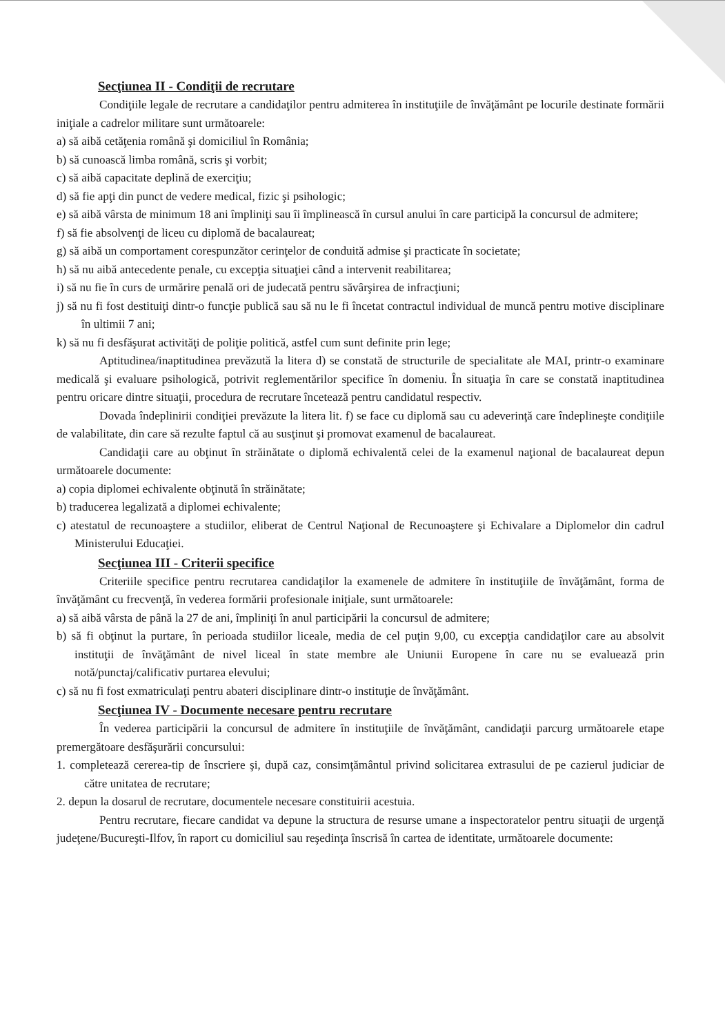Secţiunea II - Condiţii de recrutare
Condiţiile legale de recrutare a candidaţilor pentru admiterea în instituţiile de învăţământ pe locurile destinate formării iniţiale a cadrelor militare sunt următoarele:
a) să aibă cetăţenia română şi domiciliul în România;
b) să cunoască limba română, scris şi vorbit;
c) să aibă capacitate deplină de exerciţiu;
d) să fie apţi din punct de vedere medical, fizic şi psihologic;
e) să aibă vârsta de minimum 18 ani împliniţi sau îi împlinească în cursul anului în care participă la concursul de admitere;
f) să fie absolvenţi de liceu cu diplomă de bacalaureat;
g) să aibă un comportament corespunzător cerinţelor de conduită admise şi practicate în societate;
h) să nu aibă antecedente penale, cu excepţia situaţiei când a intervenit reabilitarea;
i) să nu fie în curs de urmărire penală ori de judecată pentru săvârşirea de infracţiuni;
j) să nu fi fost destituiţi dintr-o funcţie publică sau să nu le fi încetat contractul individual de muncă pentru motive disciplinare în ultimii 7 ani;
k) să nu fi desfăşurat activităţi de poliţie politică, astfel cum sunt definite prin lege;
Aptitudinea/inaptitudinea prevăzută la litera d) se constată de structurile de specialitate ale MAI, printr-o examinare medicală şi evaluare psihologică, potrivit reglementărilor specifice în domeniu. În situaţia în care se constată inaptitudinea pentru oricare dintre situaţii, procedura de recrutare încetează pentru candidatul respectiv.
Dovada îndeplinirii condiţiei prevăzute la litera lit. f) se face cu diplomă sau cu adeverinţă care îndeplineşte condiţiile de valabilitate, din care să rezulte faptul că au susţinut şi promovat examenul de bacalaureat.
Candidaţii care au obţinut în străinătate o diplomă echivalentă celei de la examenul naţional de bacalaureat depun următoarele documente:
a) copia diplomei echivalente obţinută în străinătate;
b) traducerea legalizată a diplomei echivalente;
c) atestatul de recunoaştere a studiilor, eliberat de Centrul Naţional de Recunoaştere şi Echivalare a Diplomelor din cadrul Ministerului Educaţiei.
Secţiunea III - Criterii specifice
Criteriile specifice pentru recrutarea candidaţilor la examenele de admitere în instituţiile de învăţământ, forma de învăţământ cu frecvenţă, în vederea formării profesionale iniţiale, sunt următoarele:
a) să aibă vârsta de până la 27 de ani, împliniţi în anul participării la concursul de admitere;
b) să fi obţinut la purtare, în perioada studiilor liceale, media de cel puţin 9,00, cu excepţia candidaţilor care au absolvit instituţii de învăţământ de nivel liceal în state membre ale Uniunii Europene în care nu se evaluează prin notă/punctaj/calificativ purtarea elevului;
c) să nu fi fost exmatriculaţi pentru abateri disciplinare dintr-o instituţie de învăţământ.
Secţiunea IV - Documente necesare pentru recrutare
În vederea participării la concursul de admitere în instituţiile de învăţământ, candidaţii parcurg următoarele etape premergătoare desfăşurării concursului:
1. completează cererea-tip de înscriere şi, după caz, consimţământul privind solicitarea extrasului de pe cazierul judiciar de către unitatea de recrutare;
2. depun la dosarul de recrutare, documentele necesare constituirii acestuia.
Pentru recrutare, fiecare candidat va depune la structura de resurse umane a inspectoratelor pentru situaţii de urgenţă judeţene/Bucureşti-Ilfov, în raport cu domiciliul sau reşedinţa înscrisă în cartea de identitate, următoarele documente: